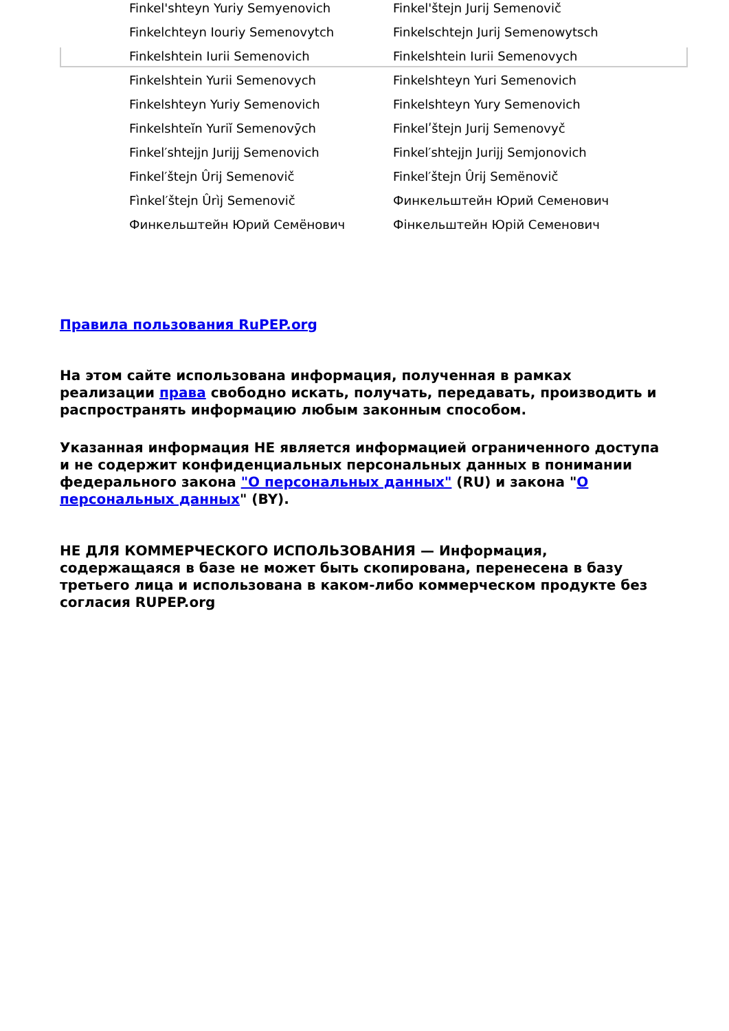| Finkel'shteyn Yuriy Semyenovich | Finkel'štejn Jurij Semenovič |
| Finkelchteyn Iouriy Semenovytch | Finkelschtejn Jurij Semenowytsch |
| Finkelshtein Iurii Semenovich | Finkelshtein Iurii Semenovych |
| Finkelshtein Yurii Semenovych | Finkelshteyn Yuri Semenovich |
| Finkelshteyn Yuriy Semenovich | Finkelshteyn Yury Semenovich |
| Finkelshteĭn Yuriĭ Semenovȳch | Finkelʹštejn Jurij Semenovyč |
| Finkel′shtejjn Jurijj Semenovich | Finkel′shtejjn Jurijj Semjonovich |
| Finkel′štejn Ûrij Semenovič | Finkel′štejn Ûrij Semënovič |
| Fìnkel′štejn Ûrìj Semenovič | Финкельштейн Юрий Семенович |
| Финкельштейн Юрий Семёнович | Фінкельштейн Юрій Семенович |
Правила пользования RuPEP.org
На этом сайте использована информация, полученная в рамках реализации права свободно искать, получать, передавать, производить и распространять информацию любым законным способом.
Указанная информация НЕ является информацией ограниченного доступа и не содержит конфиденциальных персональных данных в понимании федерального закона "О персональных данных" (RU) и закона "О персональных данных" (BY).
НЕ ДЛЯ КОММЕРЧЕСКОГО ИСПОЛЬЗОВАНИЯ — Информация, содержащаяся в базе не может быть скопирована, перенесена в базу третьего лица и использована в каком-либо коммерческом продукте без согласия RUPEP.org